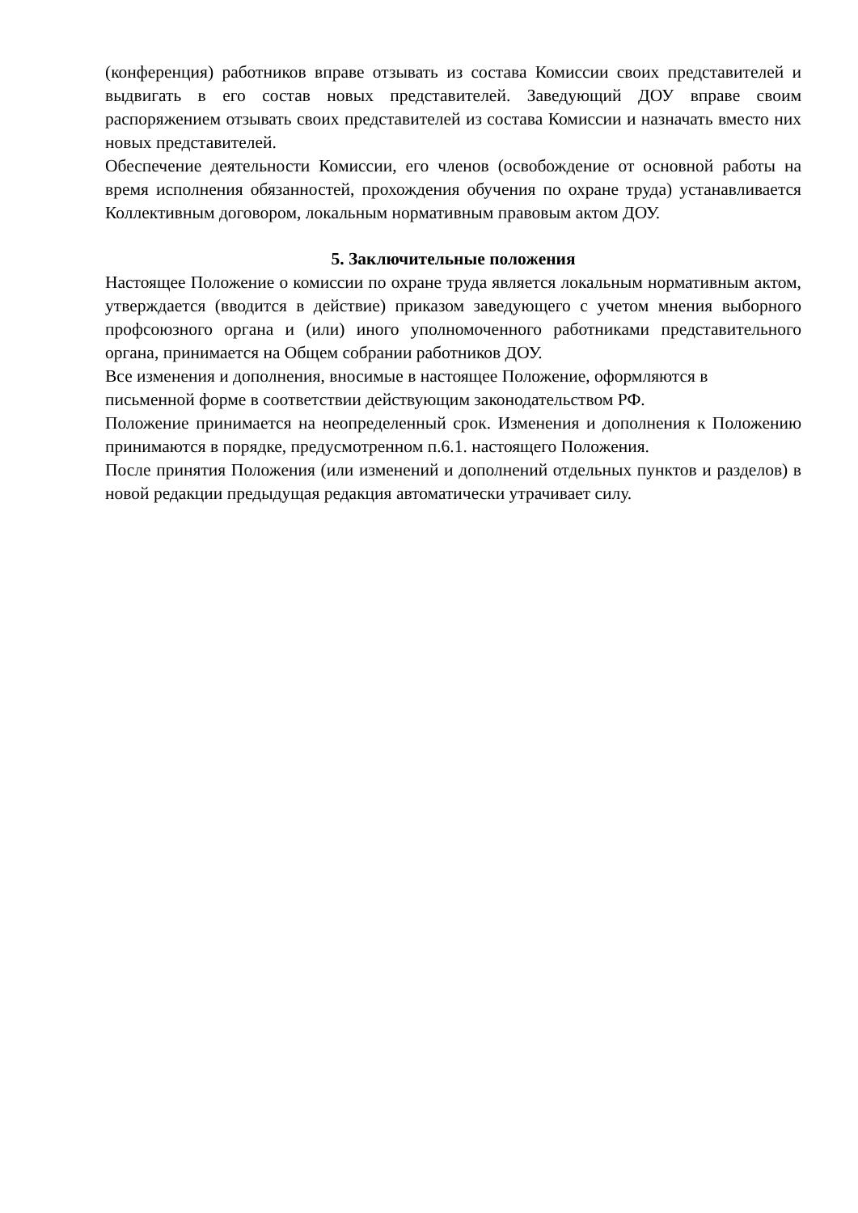(конференция) работников вправе отзывать из состава Комиссии своих представителей и выдвигать в его состав новых представителей. Заведующий ДОУ вправе своим распоряжением отзывать своих представителей из состава Комиссии и назначать вместо них новых представителей.
Обеспечение деятельности Комиссии, его членов (освобождение от основной работы на время исполнения обязанностей, прохождения обучения по охране труда) устанавливается Коллективным договором, локальным нормативным правовым актом ДОУ.
5. Заключительные положения
Настоящее Положение о комиссии по охране труда является локальным нормативным актом, утверждается (вводится в действие) приказом заведующего с учетом мнения выборного профсоюзного органа и (или) иного уполномоченного работниками представительного органа, принимается на Общем собрании работников ДОУ.
Все изменения и дополнения, вносимые в настоящее Положение, оформляются в письменной форме в соответствии действующим законодательством РФ.
Положение принимается на неопределенный срок. Изменения и дополнения к Положению принимаются в порядке, предусмотренном п.6.1. настоящего Положения.
После принятия Положения (или изменений и дополнений отдельных пунктов и разделов) в новой редакции предыдущая редакция автоматически утрачивает силу.